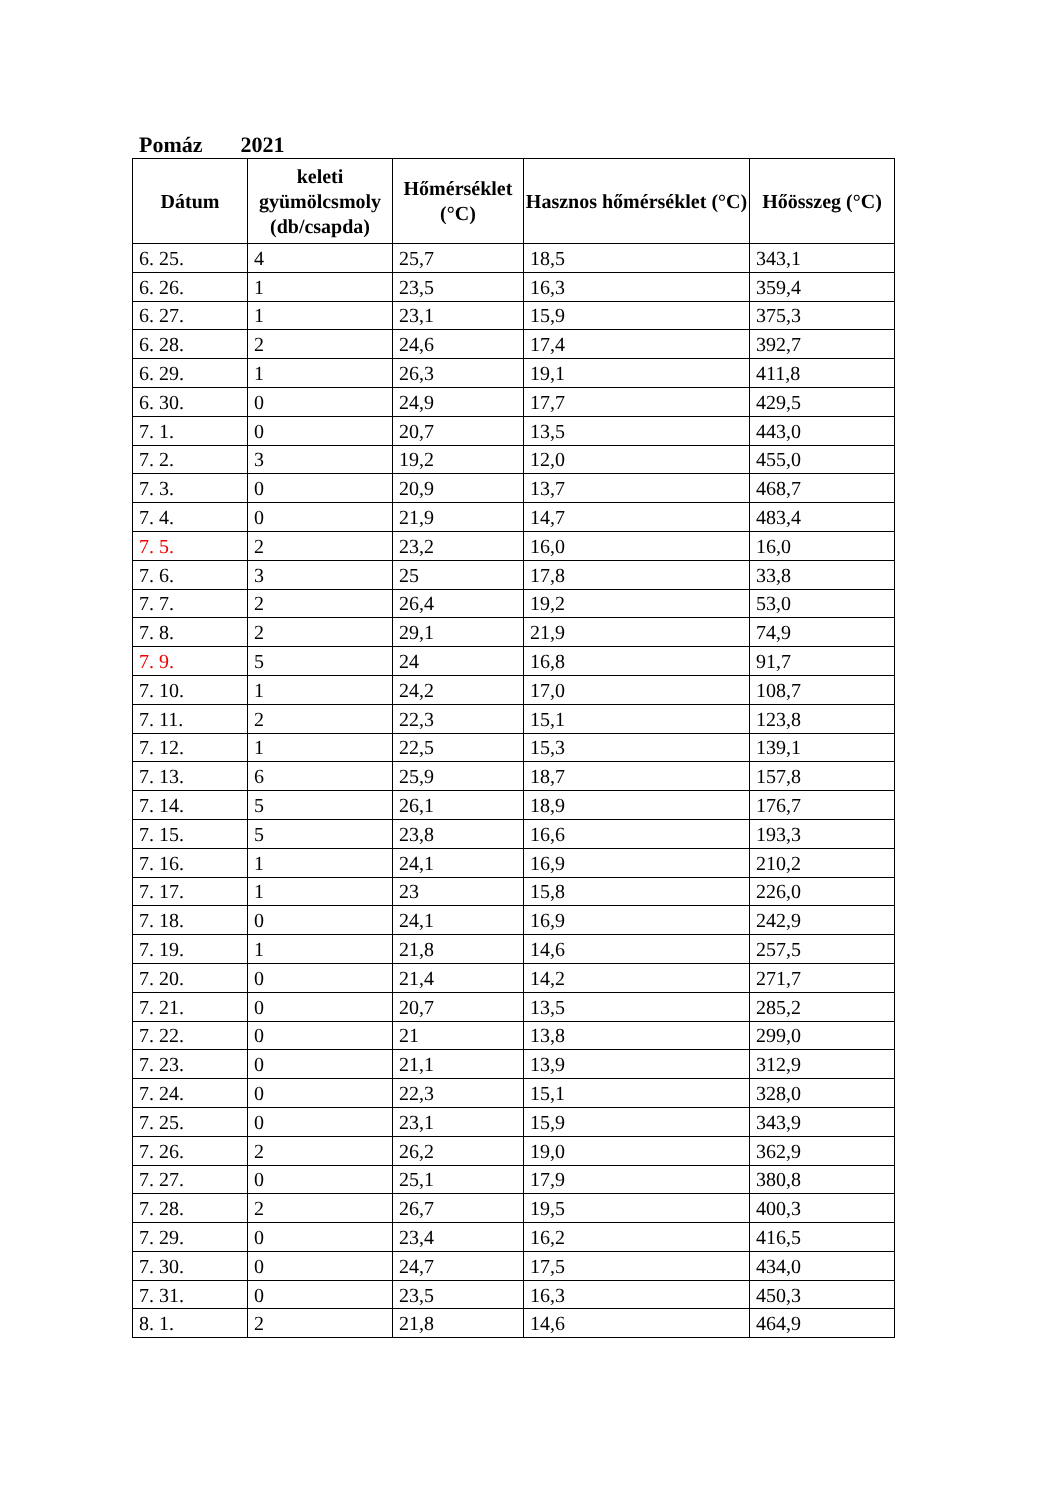Pomáz 2021
| Dátum | keleti gyümölcsmoly (db/csapda) | Hőmérséklet (°C) | Hasznos hőmérséklet (°C) | Hőösszeg (°C) |
| --- | --- | --- | --- | --- |
| 6. 25. | 4 | 25,7 | 18,5 | 343,1 |
| 6. 26. | 1 | 23,5 | 16,3 | 359,4 |
| 6. 27. | 1 | 23,1 | 15,9 | 375,3 |
| 6. 28. | 2 | 24,6 | 17,4 | 392,7 |
| 6. 29. | 1 | 26,3 | 19,1 | 411,8 |
| 6. 30. | 0 | 24,9 | 17,7 | 429,5 |
| 7. 1. | 0 | 20,7 | 13,5 | 443,0 |
| 7. 2. | 3 | 19,2 | 12,0 | 455,0 |
| 7. 3. | 0 | 20,9 | 13,7 | 468,7 |
| 7. 4. | 0 | 21,9 | 14,7 | 483,4 |
| 7. 5. | 2 | 23,2 | 16,0 | 16,0 |
| 7. 6. | 3 | 25 | 17,8 | 33,8 |
| 7. 7. | 2 | 26,4 | 19,2 | 53,0 |
| 7. 8. | 2 | 29,1 | 21,9 | 74,9 |
| 7. 9. | 5 | 24 | 16,8 | 91,7 |
| 7. 10. | 1 | 24,2 | 17,0 | 108,7 |
| 7. 11. | 2 | 22,3 | 15,1 | 123,8 |
| 7. 12. | 1 | 22,5 | 15,3 | 139,1 |
| 7. 13. | 6 | 25,9 | 18,7 | 157,8 |
| 7. 14. | 5 | 26,1 | 18,9 | 176,7 |
| 7. 15. | 5 | 23,8 | 16,6 | 193,3 |
| 7. 16. | 1 | 24,1 | 16,9 | 210,2 |
| 7. 17. | 1 | 23 | 15,8 | 226,0 |
| 7. 18. | 0 | 24,1 | 16,9 | 242,9 |
| 7. 19. | 1 | 21,8 | 14,6 | 257,5 |
| 7. 20. | 0 | 21,4 | 14,2 | 271,7 |
| 7. 21. | 0 | 20,7 | 13,5 | 285,2 |
| 7. 22. | 0 | 21 | 13,8 | 299,0 |
| 7. 23. | 0 | 21,1 | 13,9 | 312,9 |
| 7. 24. | 0 | 22,3 | 15,1 | 328,0 |
| 7. 25. | 0 | 23,1 | 15,9 | 343,9 |
| 7. 26. | 2 | 26,2 | 19,0 | 362,9 |
| 7. 27. | 0 | 25,1 | 17,9 | 380,8 |
| 7. 28. | 2 | 26,7 | 19,5 | 400,3 |
| 7. 29. | 0 | 23,4 | 16,2 | 416,5 |
| 7. 30. | 0 | 24,7 | 17,5 | 434,0 |
| 7. 31. | 0 | 23,5 | 16,3 | 450,3 |
| 8. 1. | 2 | 21,8 | 14,6 | 464,9 |